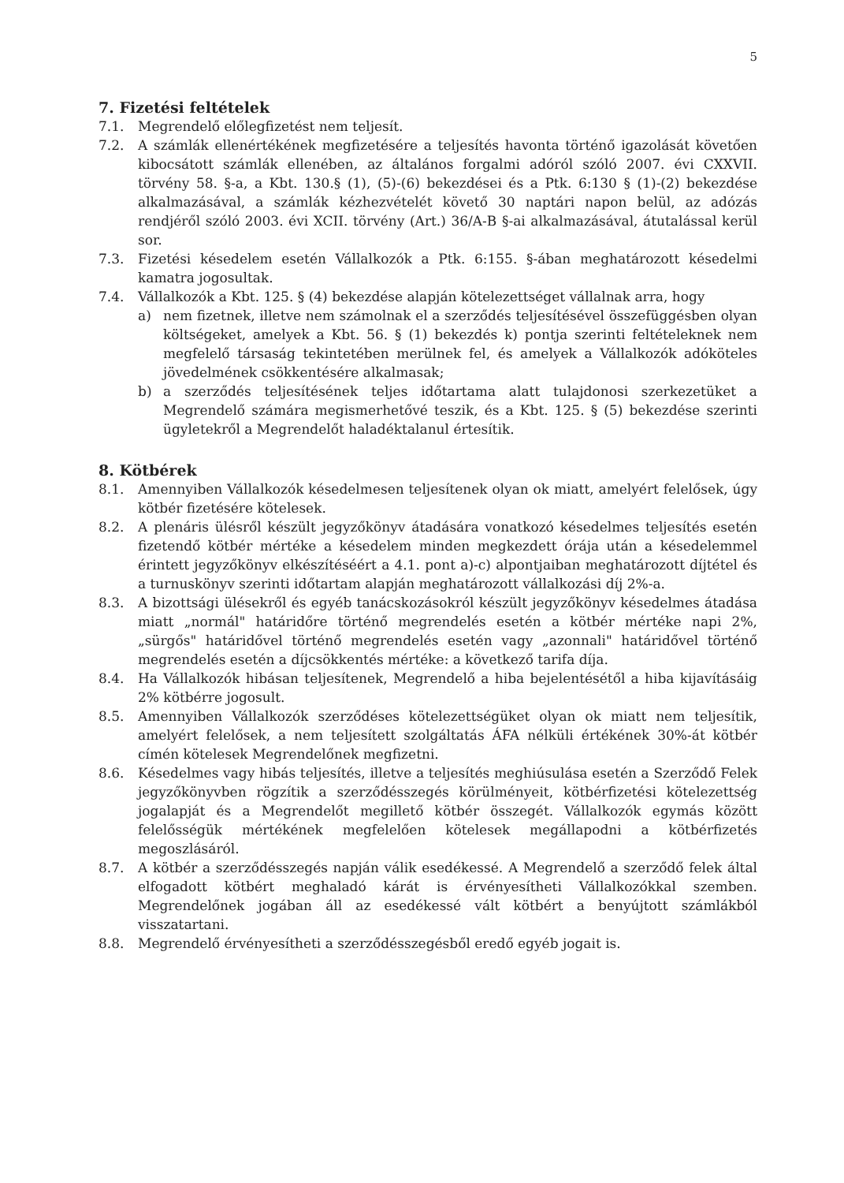5
7. Fizetési feltételek
7.1. Megrendelő előlegfizetést nem teljesít.
7.2. A számlák ellenértékének megfizetésére a teljesítés havonta történő igazolását követően kibocsátott számlák ellenében, az általános forgalmi adóról szóló 2007. évi CXXVII. törvény 58. §-a, a Kbt. 130.§ (1), (5)-(6) bekezdései és a Ptk. 6:130 § (1)-(2) bekezdése alkalmazásával, a számlák kézhezvételét követő 30 naptári napon belül, az adózás rendjéről szóló 2003. évi XCII. törvény (Art.) 36/A-B §-ai alkalmazásával, átutalással kerül sor.
7.3. Fizetési késedelem esetén Vállalkozók a Ptk. 6:155. §-ában meghatározott késedelmi kamatra jogosultak.
7.4. Vállalkozók a Kbt. 125. § (4) bekezdése alapján kötelezettséget vállalnak arra, hogy
a) nem fizetnek, illetve nem számolnak el a szerződés teljesítésével összefüggésben olyan költségeket, amelyek a Kbt. 56. § (1) bekezdés k) pontja szerinti feltételeknek nem megfelelő társaság tekintetében merülnek fel, és amelyek a Vállalkozók adóköteles jövedelmének csökkentésére alkalmasak;
b) a szerződés teljesítésének teljes időtartama alatt tulajdonosi szerkezetüket a Megrendelő számára megismerhetővé teszik, és a Kbt. 125. § (5) bekezdése szerinti ügyletekről a Megrendelőt haladéktalanul értesítik.
8. Kötbérek
8.1. Amennyiben Vállalkozók késedelmesen teljesítenek olyan ok miatt, amelyért felelősek, úgy kötbér fizetésére kötelesek.
8.2. A plenáris ülésről készült jegyzőkönyv átadására vonatkozó késedelmes teljesítés esetén fizetendő kötbér mértéke a késedelem minden megkezdett órája után a késedelemmel érintett jegyzőkönyv elkészítéséért a 4.1. pont a)-c) alpontjaiban meghatározott díjtétel és a turnuskönyv szerinti időtartam alapján meghatározott vállalkozási díj 2%-a.
8.3. A bizottsági ülésekről és egyéb tanácskozásokról készült jegyzőkönyv késedelmes átadása miatt „normál" határidőre történő megrendelés esetén a kötbér mértéke napi 2%, „sürgős" határidővel történő megrendelés esetén vagy „azonnali" határidővel történő megrendelés esetén a díjcsökkentés mértéke: a következő tarifa díja.
8.4. Ha Vállalkozók hibásan teljesítenek, Megrendelő a hiba bejelentésétől a hiba kijavításáig 2% kötbérre jogosult.
8.5. Amennyiben Vállalkozók szerződéses kötelezettségüket olyan ok miatt nem teljesítik, amelyért felelősek, a nem teljesített szolgáltatás ÁFA nélküli értékének 30%-át kötbér címén kötelesek Megrendelőnek megfizetni.
8.6. Késedelmes vagy hibás teljesítés, illetve a teljesítés meghiúsulása esetén a Szerződő Felek jegyzőkönyvben rögzítik a szerződésszegés körülményeit, kötbérfizetési kötelezettség jogalapját és a Megrendelőt megillető kötbér összegét. Vállalkozók egymás között felelősségük mértékének megfelelően kötelesek megállapodni a kötbérfizetés megoszlásáról.
8.7. A kötbér a szerződésszegés napján válik esedékessé. A Megrendelő a szerződő felek által elfogadott kötbért meghaladó kárát is érvényesítheti Vállalkozókkal szemben. Megrendelőnek jogában áll az esedékessé vált kötbért a benyújtott számlákból visszatartani.
8.8. Megrendelő érvényesítheti a szerződésszegésből eredő egyéb jogait is.